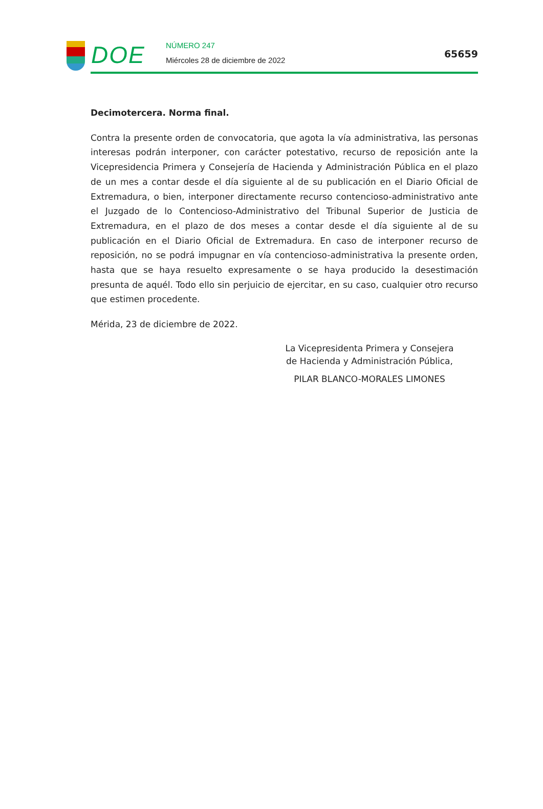DOE
NÚMERO 247
Miércoles 28 de diciembre de 2022
65659
Decimotercera. Norma final.
Contra la presente orden de convocatoria, que agota la vía administrativa, las personas interesas podrán interponer, con carácter potestativo, recurso de reposición ante la Vicepresidencia Primera y Consejería de Hacienda y Administración Pública en el plazo de un mes a contar desde el día siguiente al de su publicación en el Diario Oficial de Extremadura, o bien, interponer directamente recurso contencioso-administrativo ante el Juzgado de lo Contencioso-Administrativo del Tribunal Superior de Justicia de Extremadura, en el plazo de dos meses a contar desde el día siguiente al de su publicación en el Diario Oficial de Extremadura. En caso de interponer recurso de reposición, no se podrá impugnar en vía contencioso-administrativa la presente orden, hasta que se haya resuelto expresamente o se haya producido la desestimación presunta de aquél. Todo ello sin perjuicio de ejercitar, en su caso, cualquier otro recurso que estimen procedente.
Mérida, 23 de diciembre de 2022.
La Vicepresidenta Primera y Consejera
de Hacienda y Administración Pública,
PILAR BLANCO-MORALES LIMONES